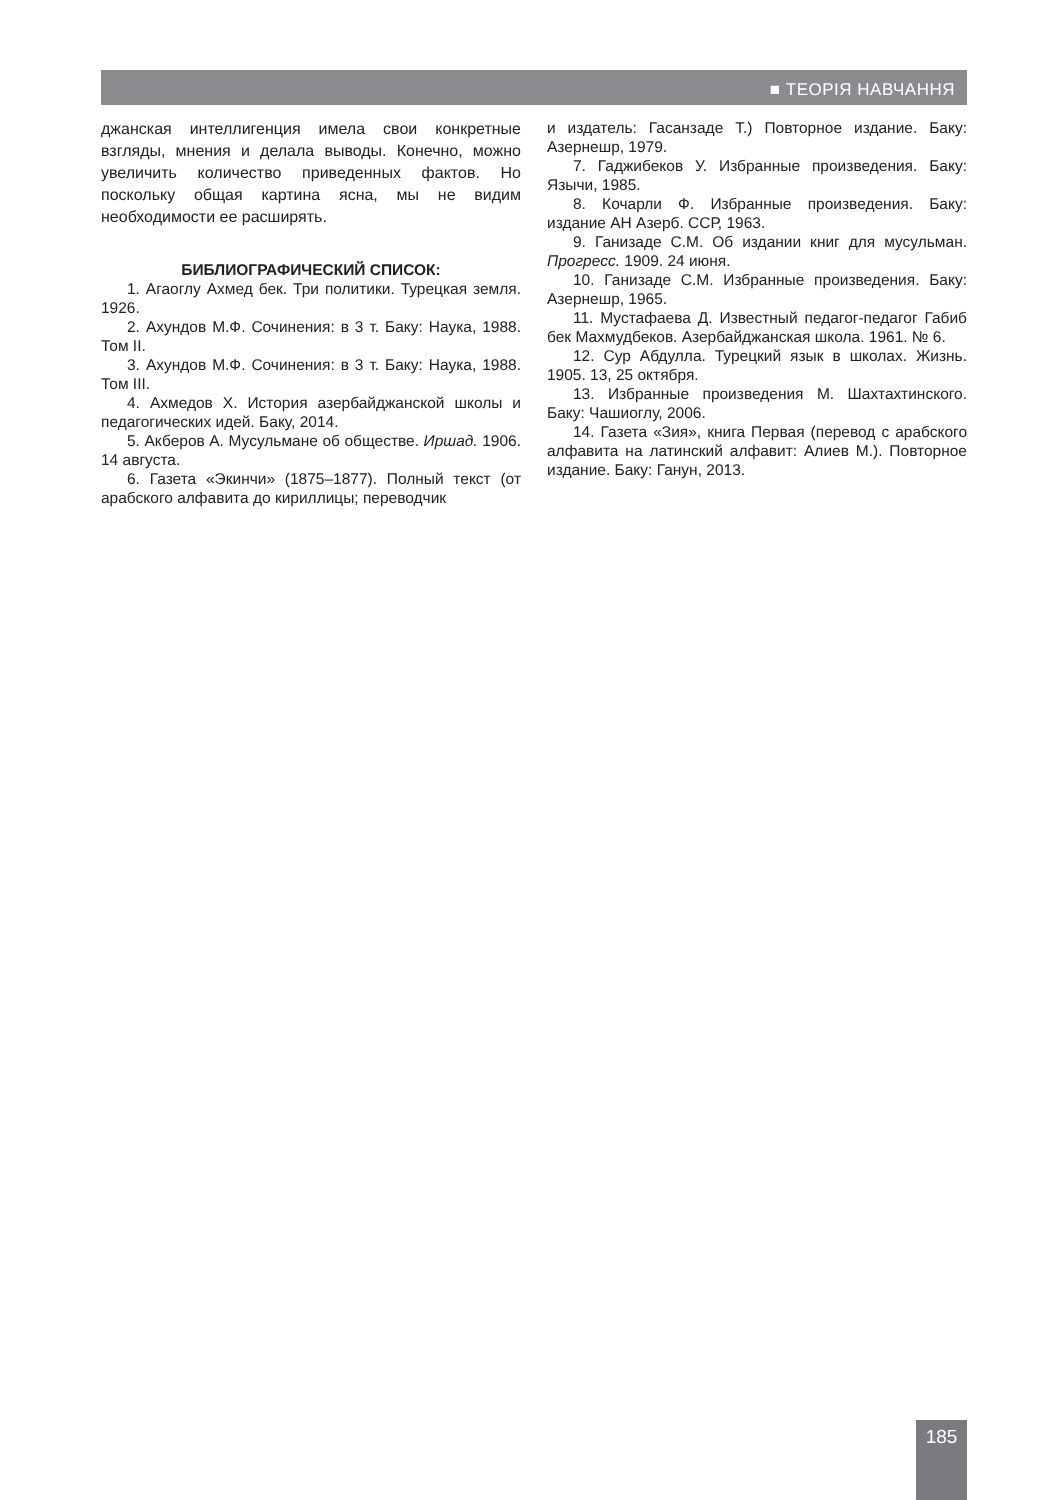■ ТЕОРІЯ НАВЧАННЯ
джанская интеллигенция имела свои конкретные взгляды, мнения и делала выводы. Конечно, можно увеличить количество приведенных фактов. Но поскольку общая картина ясна, мы не видим необходимости ее расширять.
БИБЛИОГРАФИЧЕСКИЙ СПИСОК:
1. Агаоглу Ахмед бек. Три политики. Турецкая земля. 1926.
2. Ахундов М.Ф. Сочинения: в 3 т. Баку: Наука, 1988. Том II.
3. Ахундов М.Ф. Сочинения: в 3 т. Баку: Наука, 1988. Том III.
4. Ахмедов Х. История азербайджанской школы и педагогических идей. Баку, 2014.
5. Акберов А. Мусульмане об обществе. Иршад. 1906. 14 августа.
6. Газета «Экинчи» (1875–1877). Полный текст (от арабского алфавита до кириллицы; переводчик
и издатель: Гасанзаде Т.) Повторное издание. Баку: Азернешр, 1979.
7. Гаджибеков У. Избранные произведения. Баку: Язычи, 1985.
8. Кочарли Ф. Избранные произведения. Баку: издание АН Азерб. ССР, 1963.
9. Ганизаде С.М. Об издании книг для мусульман. Прогресс. 1909. 24 июня.
10. Ганизаде С.М. Избранные произведения. Баку: Азернешр, 1965.
11. Мустафаева Д. Известный педагог-педагог Габиб бек Махмудбеков. Азербайджанская школа. 1961. № 6.
12. Сур Абдулла. Турецкий язык в школах. Жизнь. 1905. 13, 25 октября.
13. Избранные произведения М. Шахтахтинского. Баку: Чашиоглу, 2006.
14. Газета «Зия», книга Первая (перевод с арабского алфавита на латинский алфавит: Алиев М.). Повторное издание. Баку: Ганун, 2013.
185